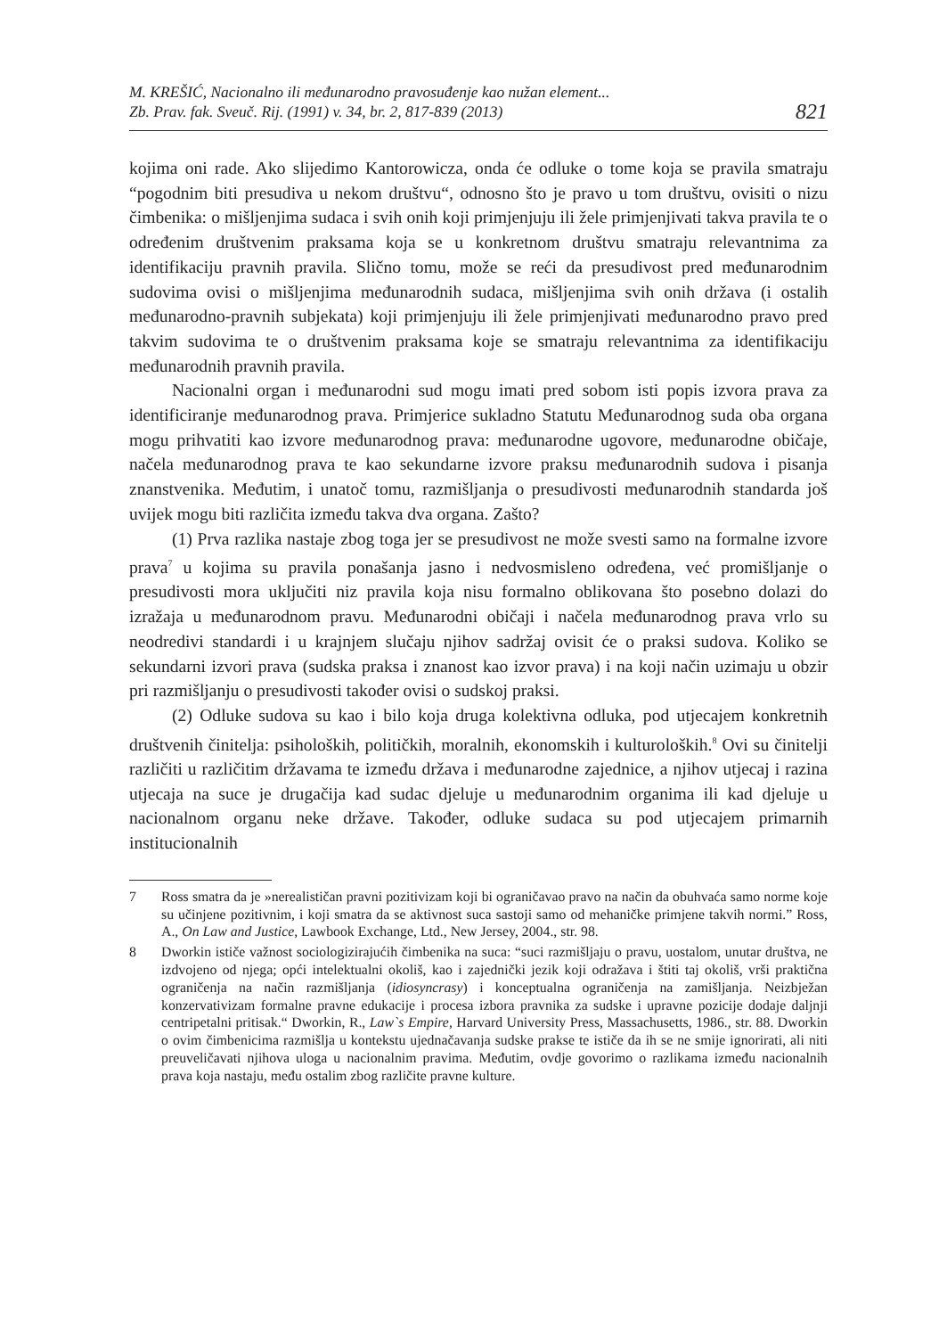M. KREŠIĆ, Nacionalno ili međunarodno pravosuđenje kao nužan element...
Zb. Prav. fak. Sveuč. Rij. (1991) v. 34, br. 2, 817-839 (2013)
821
kojima oni rade. Ako slijedimo Kantorowicza, onda će odluke o tome koja se pravila smatraju “pogodnim biti presudiva u nekom društvu“, odnosno što je pravo u tom društvu, ovisiti o nizu čimbenika: o mišljenjima sudaca i svih onih koji primjenjuju ili žele primjenjivati takva pravila te o određenim društvenim praksama koja se u konkretnom društvu smatraju relevantnima za identifikaciju pravnih pravila. Slično tomu, može se reći da presudivost pred međunarodnim sudovima ovisi o mišljenjima međunarodnih sudaca, mišljenjima svih onih država (i ostalih međunarodno-pravnih subjekata) koji primjenjuju ili žele primjenjivati međunarodno pravo pred takvim sudovima te o društvenim praksama koje se smatraju relevantnima za identifikaciju međunarodnih pravnih pravila.
Nacionalni organ i međunarodni sud mogu imati pred sobom isti popis izvora prava za identificiranje međunarodnog prava. Primjerice sukladno Statutu Međunarodnog suda oba organa mogu prihvatiti kao izvore međunarodnog prava: međunarodne ugovore, međunarodne običaje, načela međunarodnog prava te kao sekundarne izvore praksu međunarodnih sudova i pisanja znanstvenika. Međutim, i unatoč tomu, razmišljanja o presudivosti međunarodnih standarda još uvijek mogu biti različita između takva dva organa. Zašto?
(1) Prva razlika nastaje zbog toga jer se presudivost ne može svesti samo na formalne izvore prava<sup>7</sup> u kojima su pravila ponašanja jasno i nedvosmisleno određena, već promišljanje o presudivosti mora uključiti niz pravila koja nisu formalno oblikovana što posebno dolazi do izražaja u međunarodnom pravu. Međunarodni običaji i načela međunarodnog prava vrlo su neodredivi standardi i u krajnjem slučaju njihov sadržaj ovisit će o praksi sudova. Koliko se sekundarni izvori prava (sudska praksa i znanost kao izvor prava) i na koji način uzimaju u obzir pri razmišljanju o presudivosti također ovisi o sudskoj praksi.
(2) Odluke sudova su kao i bilo koja druga kolektivna odluka, pod utjecajem konkretnih društvenih činitelja: psiholoških, političkih, moralnih, ekonomskih i kulturoloških.<sup>8</sup> Ovi su činitelji različiti u različitim državama te između država i međunarodne zajednice, a njihov utjecaj i razina utjecaja na suce je drugačija kad sudac djeluje u međunarodnim organima ili kad djeluje u nacionalnom organu neke države. Također, odluke sudaca su pod utjecajem primarnih institucionalnih
7 Ross smatra da je »nerealističan pravni pozitivizam koji bi ograničavao pravo na način da obuhvaća samo norme koje su učinjene pozitivnim, i koji smatra da se aktivnost suca sastoji samo od mehaničke primjene takvih normi.” Ross, A., On Law and Justice, Lawbook Exchange, Ltd., New Jersey, 2004., str. 98.
8 Dworkin ističe važnost sociologizirajućih čimbenika na suca: “suci razmišljaju o pravu, uostalom, unutar društva, ne izdvojeno od njega; opći intelektualni okoliš, kao i zajednički jezik koji odražava i štiti taj okoliš, vrši praktična ograničenja na način razmišljanja (idiosyncrasy) i konceptualna ograničenja na zamišljanja. Neizbježan konzervativizam formalne pravne edukacije i procesa izbora pravnika za sudske i upravne pozicije dodaje daljnji centripetalni pritisak.“ Dworkin, R., Law`s Empire, Harvard University Press, Massachusetts, 1986., str. 88. Dworkin o ovim čimbenicima razmišlja u kontekstu ujednačavanja sudske prakse te ističe da ih se ne smije ignorirati, ali niti preuveličavati njihova uloga u nacionalnim pravima. Međutim, ovdje govorimo o razlikama između nacionalnih prava koja nastaju, među ostalim zbog različite pravne kulture.